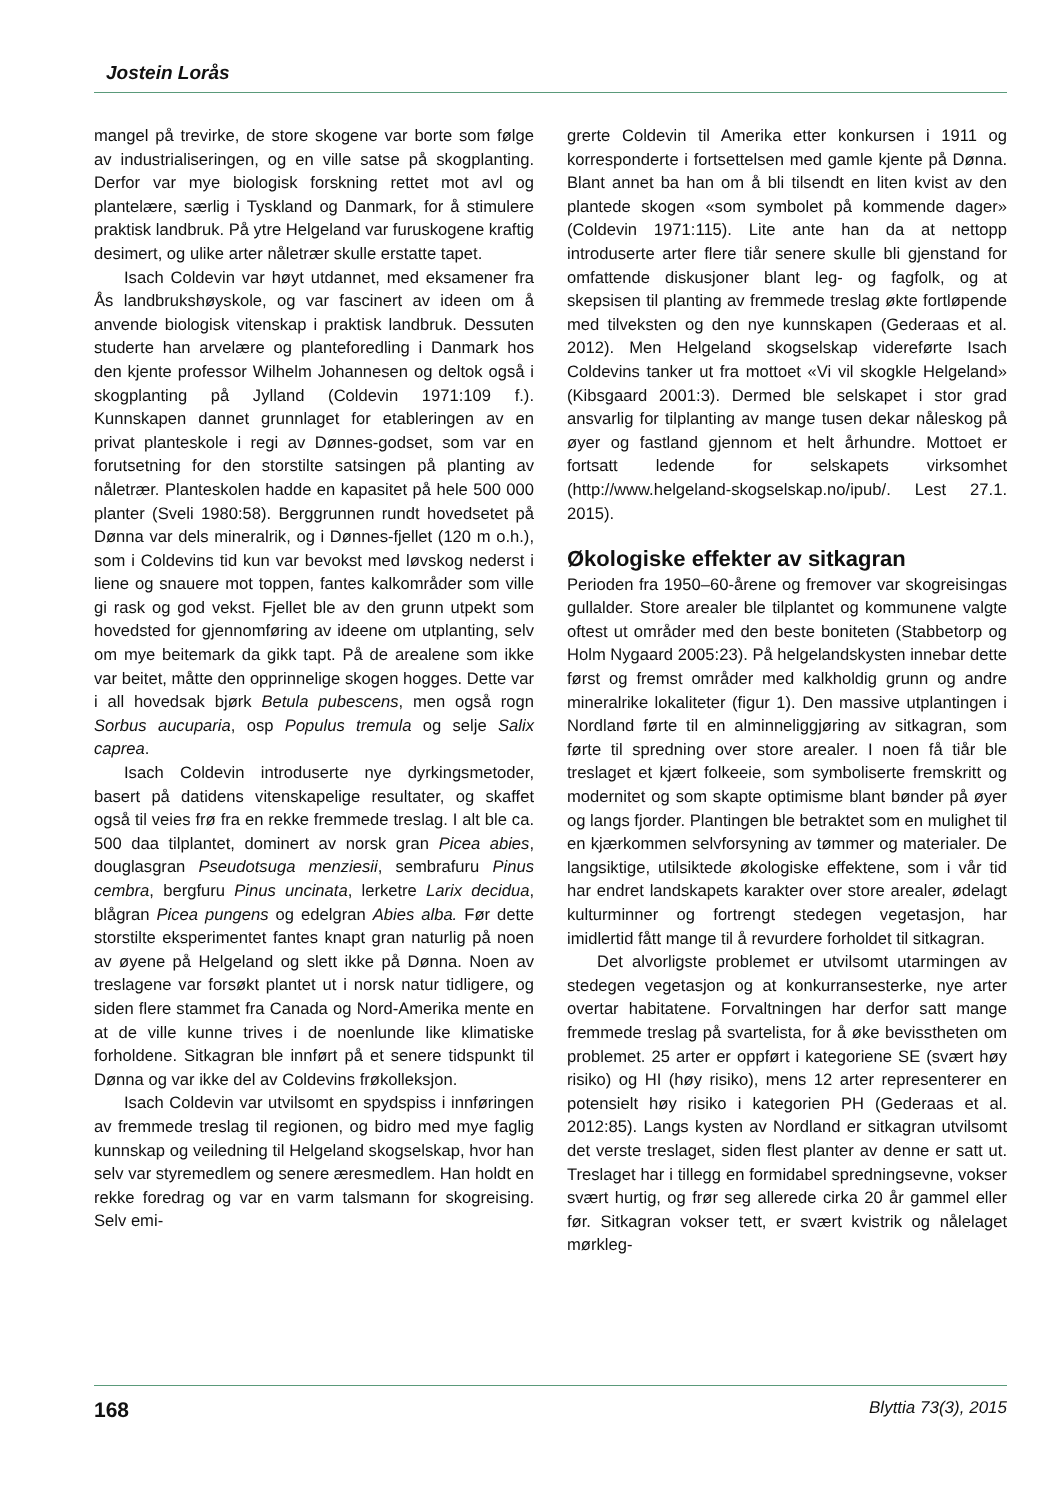Jostein Lorås
mangel på trevirke, de store skogene var borte som følge av industrialiseringen, og en ville satse på skogplanting. Derfor var mye biologisk forskning rettet mot avl og plantelære, særlig i Tyskland og Danmark, for å stimulere praktisk landbruk. På ytre Helgeland var furuskogene kraftig desimert, og ulike arter nåletrær skulle erstatte tapet.
Isach Coldevin var høyt utdannet, med eksamener fra Ås landbrukshøyskole, og var fascinert av ideen om å anvende biologisk vitenskap i praktisk landbruk. Dessuten studerte han arvelære og planteforedling i Danmark hos den kjente professor Wilhelm Johannesen og deltok også i skogplanting på Jylland (Coldevin 1971:109 f.). Kunnskapen dannet grunnlaget for etableringen av en privat planteskole i regi av Dønnes-godset, som var en forutsetning for den storstilte satsingen på planting av nåletrær. Planteskolen hadde en kapasitet på hele 500 000 planter (Sveli 1980:58). Berggrunnen rundt hovedsetet på Dønna var dels mineralrik, og i Dønnes-fjellet (120 m o.h.), som i Coldevins tid kun var bevokst med løvskog nederst i liene og snauere mot toppen, fantes kalkområder som ville gi rask og god vekst. Fjellet ble av den grunn utpekt som hovedsted for gjennomføring av ideene om utplanting, selv om mye beitemark da gikk tapt. På de arealene som ikke var beitet, måtte den opprinnelige skogen hogges. Dette var i all hovedsak bjørk Betula pubescens, men også rogn Sorbus aucuparia, osp Populus tremula og selje Salix caprea.
Isach Coldevin introduserte nye dyrkingsmetoder, basert på datidens vitenskapelige resultater, og skaffet også til veies frø fra en rekke fremmede treslag. I alt ble ca. 500 daa tilplantet, dominert av norsk gran Picea abies, douglasgran Pseudotsuga menziesii, sembrafuru Pinus cembra, bergfuru Pinus uncinata, lerketre Larix decidua, blågran Picea pungens og edelgran Abies alba. Før dette storstilte eksperimentet fantes knapt gran naturlig på noen av øyene på Helgeland og slett ikke på Dønna. Noen av treslagene var forsøkt plantet ut i norsk natur tidligere, og siden flere stammet fra Canada og Nord-Amerika mente en at de ville kunne trives i de noenlunde like klimatiske forholdene. Sitkagran ble innført på et senere tidspunkt til Dønna og var ikke del av Coldevins frøkolleksjon.
Isach Coldevin var utvilsomt en spydspiss i innføringen av fremmede treslag til regionen, og bidro med mye faglig kunnskap og veiledning til Helgeland skogselskap, hvor han selv var styremedlem og senere æresmedlem. Han holdt en rekke foredrag og var en varm talsmann for skogreising. Selv emi-
grerte Coldevin til Amerika etter konkursen i 1911 og korresponderte i fortsettelsen med gamle kjente på Dønna. Blant annet ba han om å bli tilsendt en liten kvist av den plantede skogen «som symbolet på kommende dager» (Coldevin 1971:115). Lite ante han da at nettopp introduserte arter flere tiår senere skulle bli gjenstand for omfattende diskusjoner blant leg- og fagfolk, og at skepsisen til planting av fremmede treslag økte fortløpende med tilveksten og den nye kunnskapen (Gederaas et al. 2012). Men Helgeland skogselskap videreførte Isach Coldevins tanker ut fra mottoet «Vi vil skogkle Helgeland» (Kibsgaard 2001:3). Dermed ble selskapet i stor grad ansvarlig for tilplanting av mange tusen dekar nåleskog på øyer og fastland gjennom et helt århundre. Mottoet er fortsatt ledende for selskapets virksomhet (http://www.helgeland-skogselskap.no/ipub/. Lest 27.1. 2015).
Økologiske effekter av sitkagran
Perioden fra 1950–60-årene og fremover var skogreisingas gullalder. Store arealer ble tilplantet og kommunene valgte oftest ut områder med den beste boniteten (Stabbetorp og Holm Nygaard 2005:23). På helgelandskysten innebar dette først og fremst områder med kalkholdig grunn og andre mineralrike lokaliteter (figur 1). Den massive utplantingen i Nordland førte til en alminneliggjøring av sitkagran, som førte til spredning over store arealer. I noen få tiår ble treslaget et kjært folkeeie, som symboliserte fremskritt og modernitet og som skapte optimisme blant bønder på øyer og langs fjorder. Plantingen ble betraktet som en mulighet til en kjærkommen selvforsyning av tømmer og materialer. De langsiktige, utilsiktede økologiske effektene, som i vår tid har endret landskapets karakter over store arealer, ødelagt kulturminner og fortrengt stedegen vegetasjon, har imidlertid fått mange til å revurdere forholdet til sitkagran.
Det alvorligste problemet er utvilsomt utarmingen av stedegen vegetasjon og at konkurransesterke, nye arter overtar habitatene. Forvaltningen har derfor satt mange fremmede treslag på svartelista, for å øke bevisstheten om problemet. 25 arter er oppført i kategoriene SE (svært høy risiko) og HI (høy risiko), mens 12 arter representerer en potensielt høy risiko i kategorien PH (Gederaas et al. 2012:85). Langs kysten av Nordland er sitkagran utvilsomt det verste treslaget, siden flest planter av denne er satt ut. Treslaget har i tillegg en formidabel spredningsevne, vokser svært hurtig, og frør seg allerede cirka 20 år gammel eller før. Sitkagran vokser tett, er svært kvistrik og nålelaget mørkleg-
168 Blyttia 73(3), 2015